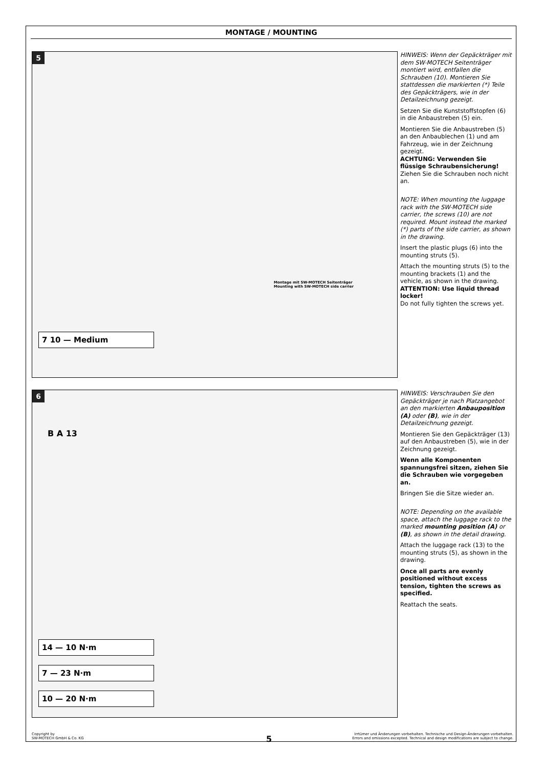MONTAGE / MOUNTING
5
7 10 — Medium
Montage mit SW-MOTECH Seitenträger
Mounting with SW-MOTECH side carrier
HINWEIS: Wenn der Gepäckträger mit dem SW-MOTECH Seitenträger montiert wird, entfallen die Schrauben (10). Montieren Sie stattdessen die markierten (*) Teile des Gepäckträgers, wie in der Detailzeichnung gezeigt.
Setzen Sie die Kunststoffstopfen (6) in die Anbaustreben (5) ein.
Montieren Sie die Anbaustreben (5) an den Anbaublechen (1) und am Fahrzeug, wie in der Zeichnung gezeigt.
ACHTUNG: Verwenden Sie flüssige Schraubensicherung!
Ziehen Sie die Schrauben noch nicht an.
NOTE: When mounting the luggage rack with the SW-MOTECH side carrier, the screws (10) are not required. Mount instead the marked (*) parts of the side carrier, as shown in the drawing.
Insert the plastic plugs (6) into the mounting struts (5).
Attach the mounting struts (5) to the mounting brackets (1) and the vehicle, as shown in the drawing.
ATTENTION: Use liquid thread locker!
Do not fully tighten the screws yet.
6
B A 13
14 — 10 N·m
7 — 23 N·m
10 — 20 N·m
HINWEIS: Verschrauben Sie den Gepäckträger je nach Platzangebot an den markierten Anbauposition (A) oder (B), wie in der Detailzeichnung gezeigt.
Montieren Sie den Gepäckträger (13) auf den Anbaustreben (5), wie in der Zeichnung gezeigt.
Wenn alle Komponenten spannungsfrei sitzen, ziehen Sie die Schrauben wie vorgegeben an.
Bringen Sie die Sitze wieder an.
NOTE: Depending on the available space, attach the luggage rack to the marked mounting position (A) or (B), as shown in the detail drawing.
Attach the luggage rack (13) to the mounting struts (5), as shown in the drawing.
Once all parts are evenly positioned without excess tension, tighten the screws as specified.
Reattach the seats.
Copyright by
SW-MOTECH GmbH & Co. KG
5
Irrtümer und Änderungen vorbehalten. Technische und Design-Änderungen vorbehalten.
Errors and omissions excepted. Technical and design modifications are subject to change.